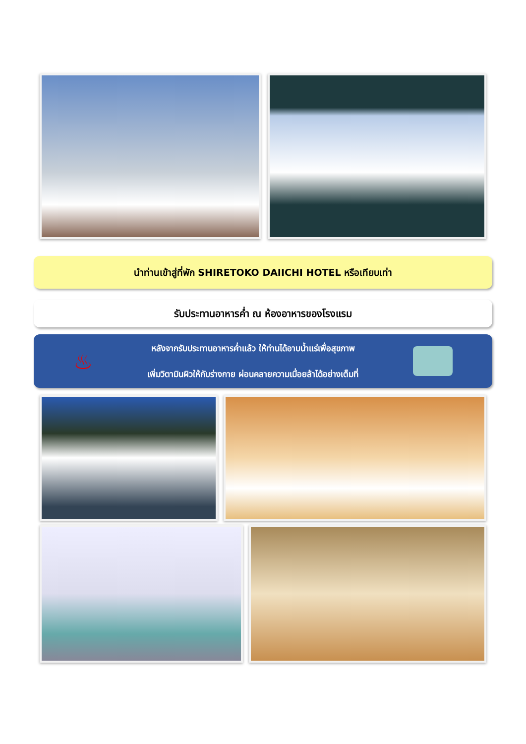นำท่านเข้าสู่ที่พัก SHIRETOKO DAIICHI HOTEL หรือเทียบเท่า
รับประทานอาหารค่ำ ณ ห้องอาหารของโรงแรม
♨
หลังจากรับประทานอาหารค่ำแล้ว ให้ท่านได้อาบน้ำแร่เพื่อสุขภาพ
เพิ่มวิตามินผิวให้กับร่างกาย ผ่อนคลายความเมื่อยล้าได้อย่างเต็มที่